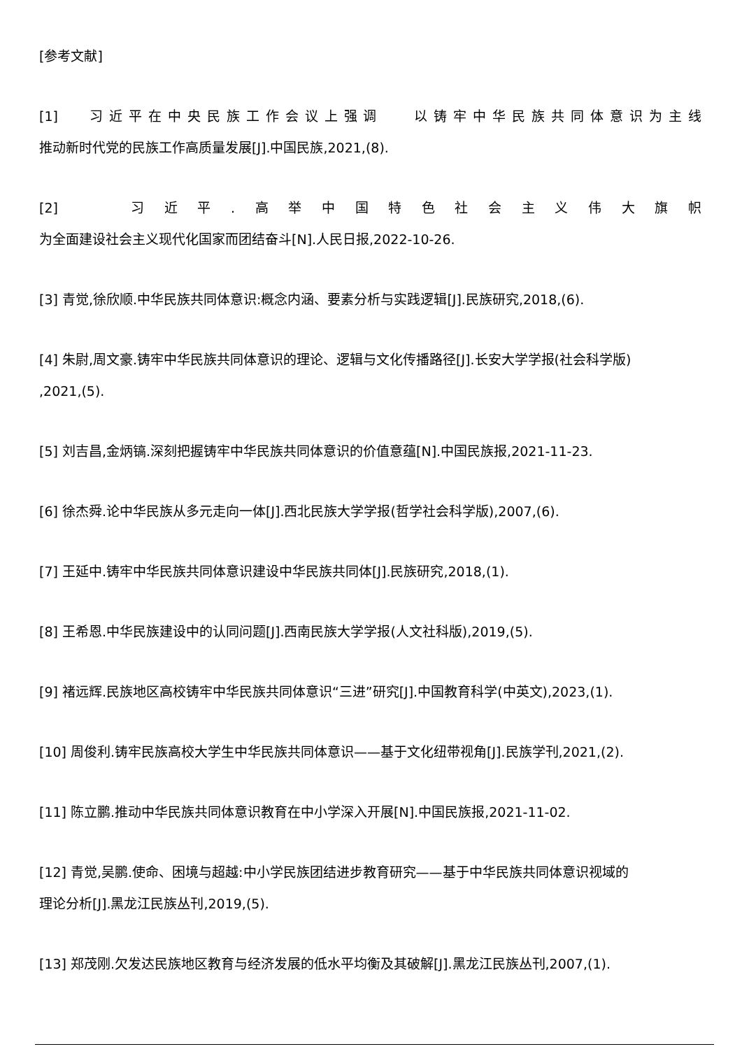[参考文献]
[1] 习近平在中央民族工作会议上强调 以铸牢中华民族共同体意识为主线
推动新时代党的民族工作高质量发展[J].中国民族,2021,(8).
[2] 习近平.高举中国特色社会主义伟大旗帜
为全面建设社会主义现代化国家而团结奋斗[N].人民日报,2022-10-26.
[3] 青觉,徐欣顺.中华民族共同体意识:概念内涵、要素分析与实践逻辑[J].民族研究,2018,(6).
[4] 朱尉,周文豪.铸牢中华民族共同体意识的理论、逻辑与文化传播路径[J].长安大学学报(社会科学版)
,2021,(5).
[5] 刘吉昌,金炳镐.深刻把握铸牢中华民族共同体意识的价值意蕴[N].中国民族报,2021-11-23.
[6] 徐杰舜.论中华民族从多元走向一体[J].西北民族大学学报(哲学社会科学版),2007,(6).
[7] 王延中.铸牢中华民族共同体意识建设中华民族共同体[J].民族研究,2018,(1).
[8] 王希恩.中华民族建设中的认同问题[J].西南民族大学学报(人文社科版),2019,(5).
[9] 褚远辉.民族地区高校铸牢中华民族共同体意识“三进”研究[J].中国教育科学(中英文),2023,(1).
[10] 周俊利.铸牢民族高校大学生中华民族共同体意识——基于文化纽带视角[J].民族学刊,2021,(2).
[11] 陈立鹏.推动中华民族共同体意识教育在中小学深入开展[N].中国民族报,2021-11-02.
[12] 青觉,吴鹏.使命、困境与超越:中小学民族团结进步教育研究——基于中华民族共同体意识视域的
理论分析[J].黑龙江民族丛刊,2019,(5).
[13] 郑茂刚.欠发达民族地区教育与经济发展的低水平均衡及其破解[J].黑龙江民族丛刊,2007,(1).